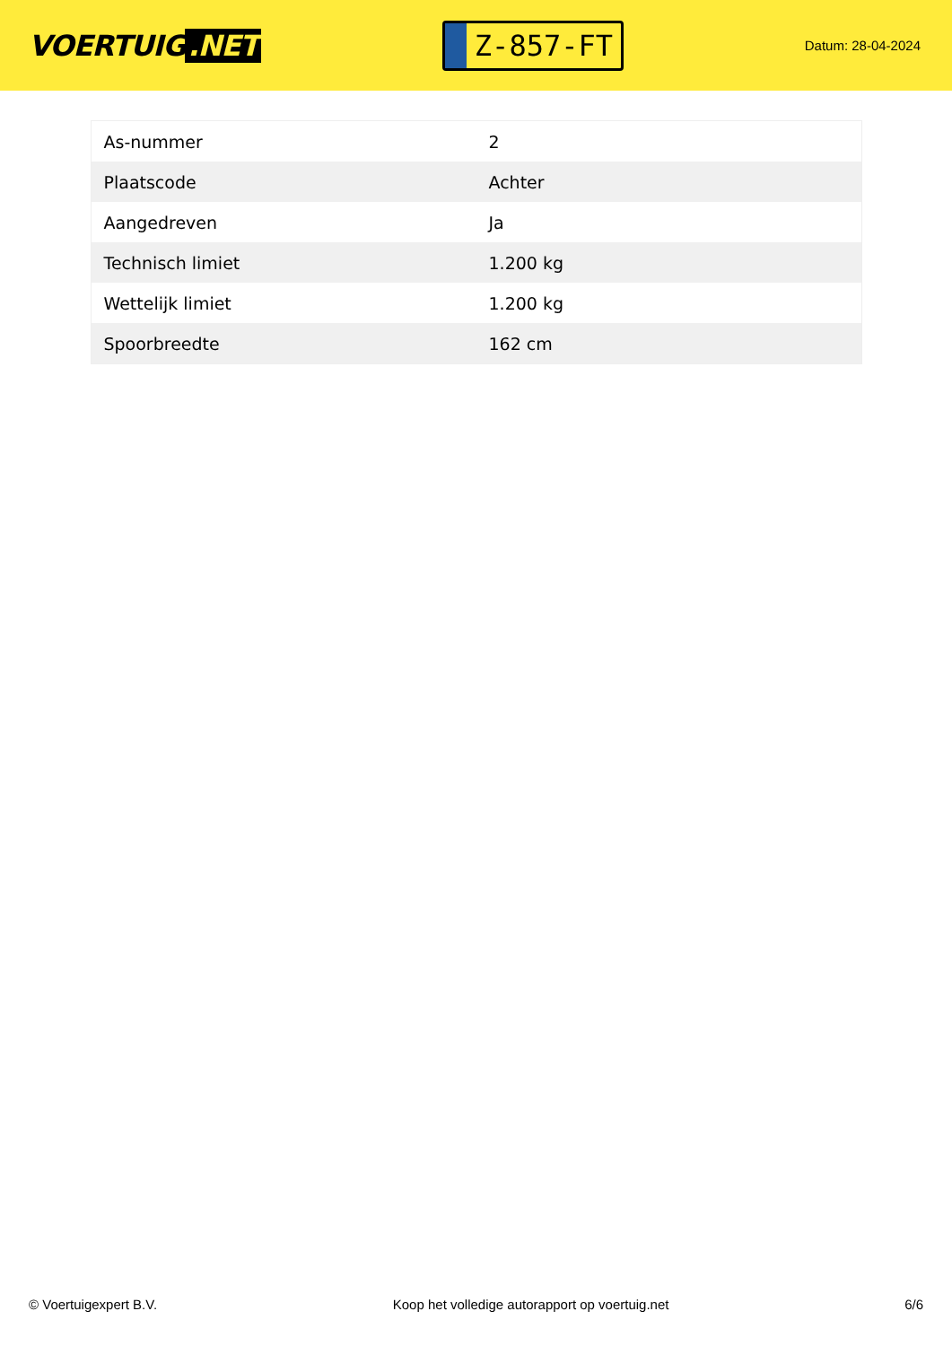VOERTUIG.NET
Z-857-FT
Datum: 28-04-2024
| As-nummer | 2 |
| Plaatscode | Achter |
| Aangedreven | Ja |
| Technisch limiet | 1.200 kg |
| Wettelijk limiet | 1.200 kg |
| Spoorbreedte | 162 cm |
© Voertuigexpert B.V. Koop het volledige autorapport op voertuig.net 6/6